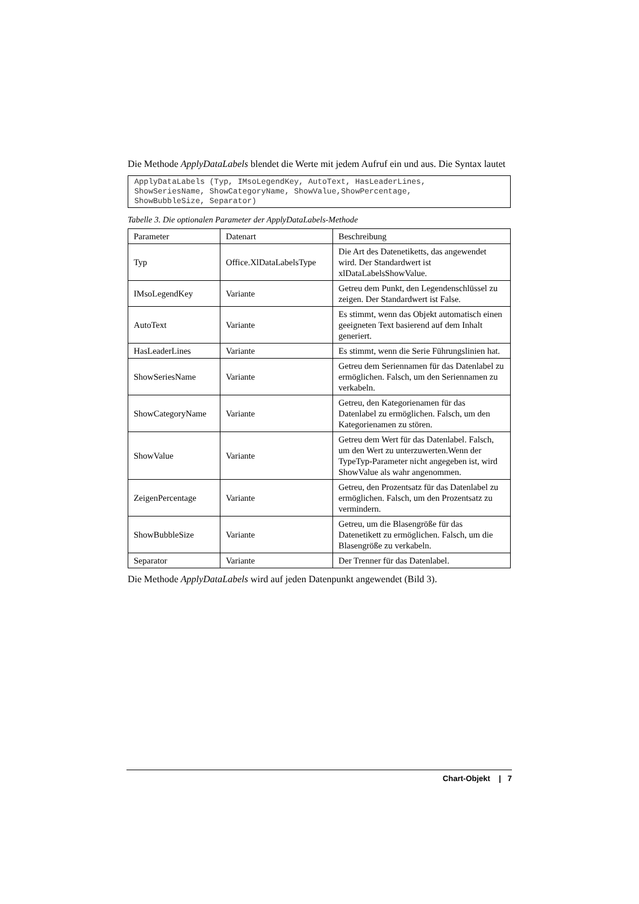Die Methode ApplyDataLabels blendet die Werte mit jedem Aufruf ein und aus. Die Syntax lautet
ApplyDataLabels (Typ, IMsoLegendKey, AutoText, HasLeaderLines,
ShowSeriesName, ShowCategoryName, ShowValue,ShowPercentage,
ShowBubbleSize, Separator)
Tabelle 3. Die optionalen Parameter der ApplyDataLabels-Methode
| Parameter | Datenart | Beschreibung |
| Typ | Office.XlDataLabelsType | Die Art des Datenetiketts, das angewendet wird. Der Standardwert ist xlDataLabelsShowValue. |
| IMsoLegendKey | Variante | Getreu dem Punkt, den Legendenschlüssel zu zeigen. Der Standardwert ist False. |
| AutoText | Variante | Es stimmt, wenn das Objekt automatisch einen geeigneten Text basierend auf dem Inhalt generiert. |
| HasLeaderLines | Variante | Es stimmt, wenn die Serie Führungslinien hat. |
| ShowSeriesName | Variante | Getreu dem Seriennamen für das Datenlabel zu ermöglichen. Falsch, um den Seriennamen zu verkabeln. |
| ShowCategoryName | Variante | Getreu, den Kategorienamen für das Datenlabel zu ermöglichen. Falsch, um den Kategorienamen zu stören. |
| ShowValue | Variante | Getreu dem Wert für das Datenlabel. Falsch, um den Wert zu unterzuwerten.Wenn der TypeTyp-Parameter nicht angegeben ist, wird ShowValue als wahr angenommen. |
| ZeigenPercentage | Variante | Getreu, den Prozentsatz für das Datenlabel zu ermöglichen. Falsch, um den Prozentsatz zu vermindern. |
| ShowBubbleSize | Variante | Getreu, um die Blasengröße für das Datenetikett zu ermöglichen. Falsch, um die Blasengröße zu verkabeln. |
| Separator | Variante | Der Trenner für das Datenlabel. |
Die Methode ApplyDataLabels wird auf jeden Datenpunkt angewendet (Bild 3).
Chart-Objekt | 7